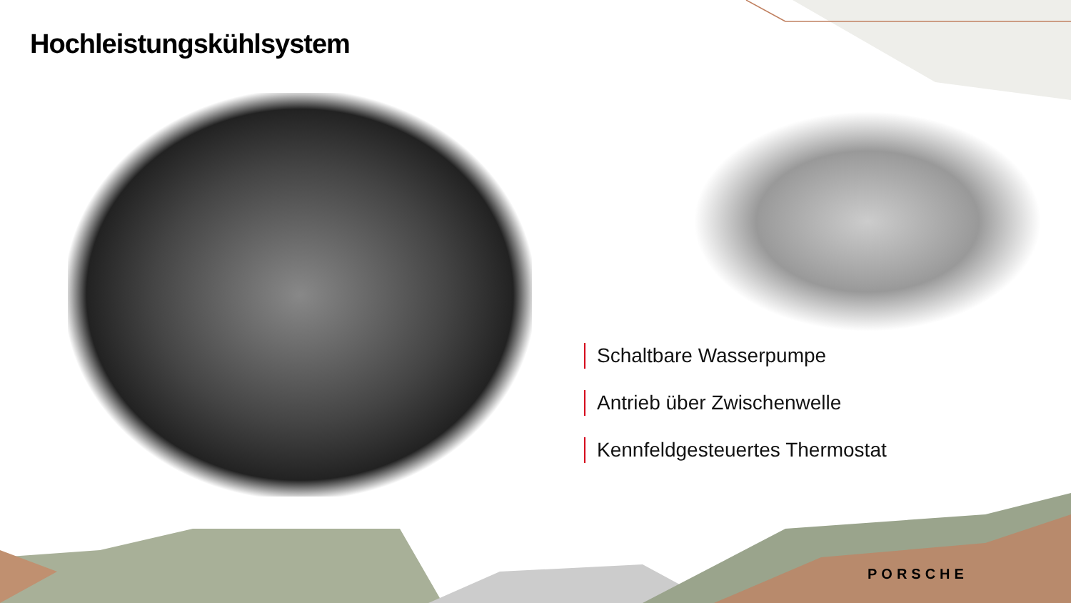Hochleistungskühlsystem
Schaltbare Wasserpumpe
Antrieb über Zwischenwelle
Kennfeldgesteuertes Thermostat
PORSCHE